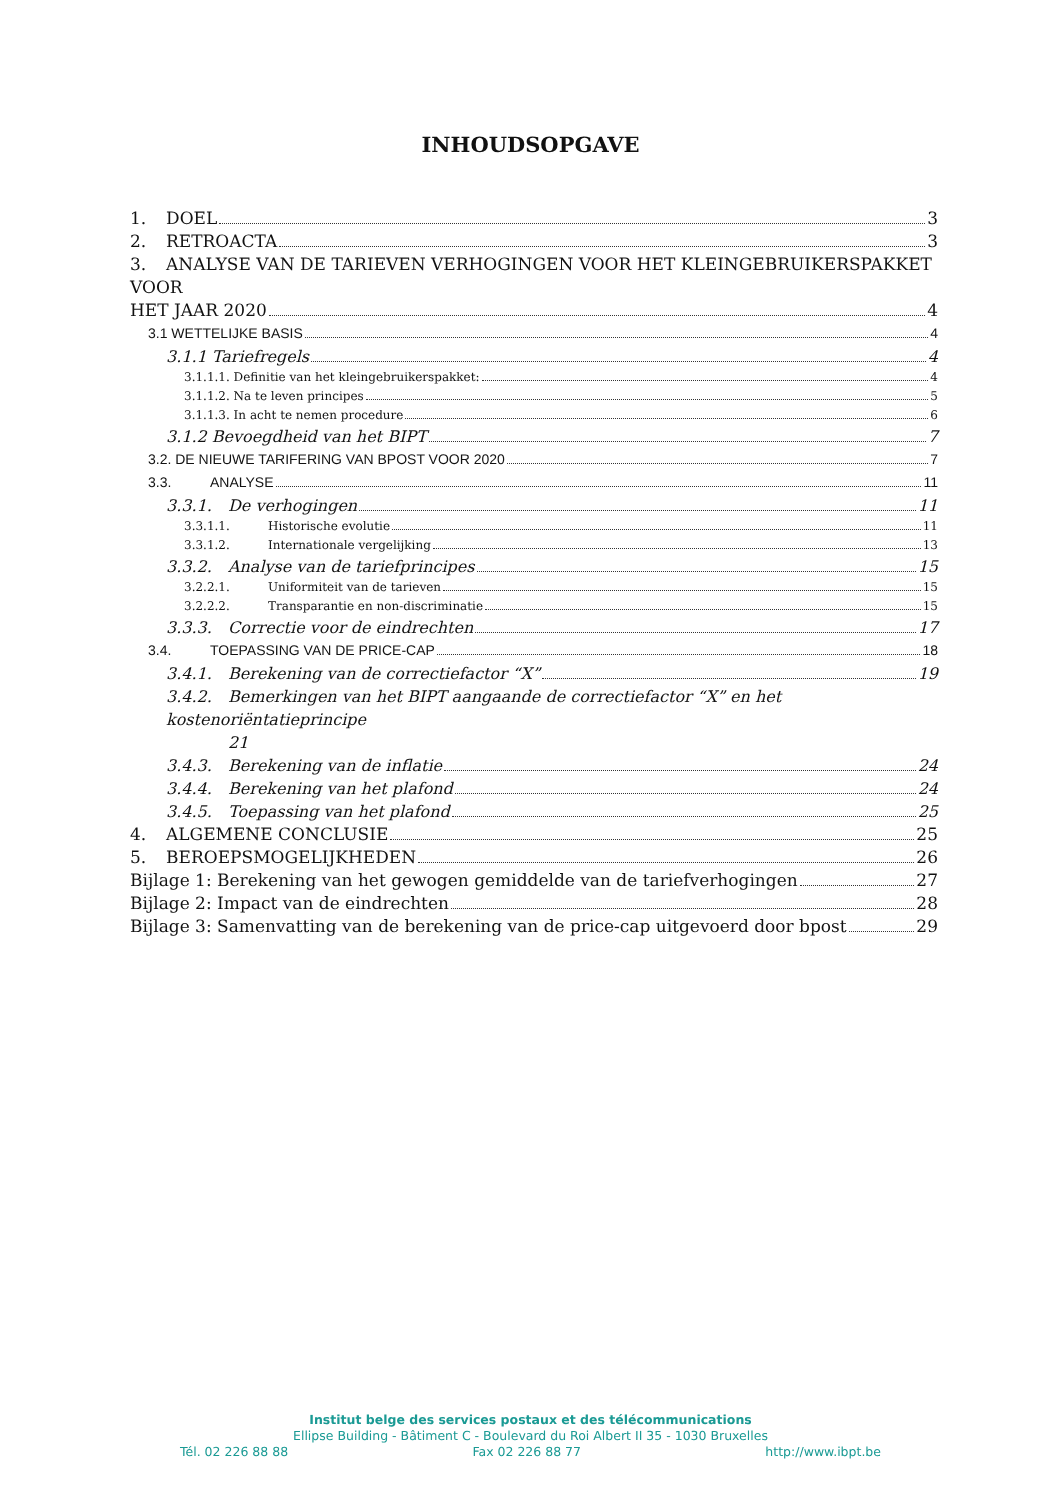INHOUDSOPGAVE
1. DOEL 3
2. RETROACTA 3
3. ANALYSE VAN DE TARIEVEN VERHOGINGEN VOOR HET KLEINGEBRUIKERSPAKKET VOOR
HET JAAR 2020 4
3.1 WETTELIJKE BASIS 4
3.1.1 Tariefregels 4
3.1.1.1. Definitie van het kleingebruikerspakket: 4
3.1.1.2. Na te leven principes 5
3.1.1.3. In acht te nemen procedure 6
3.1.2 Bevoegdheid van het BIPT 7
3.2. DE NIEUWE TARIFERING VAN BPOST VOOR 2020 7
3.3. ANALYSE 11
3.3.1. De verhogingen 11
3.3.1.1. Historische evolutie 11
3.3.1.2. Internationale vergelijking 13
3.3.2. Analyse van de tariefprincipes 15
3.2.2.1. Uniformiteit van de tarieven 15
3.2.2.2. Transparantie en non-discriminatie 15
3.3.3. Correctie voor de eindrechten 17
3.4. TOEPASSING VAN DE PRICE-CAP 18
3.4.1. Berekening van de correctiefactor “X” 19
3.4.2. Bemerkingen van het BIPT aangaande de correctiefactor “X” en het kostenoriëntatieprincipe
21
3.4.3. Berekening van de inflatie 24
3.4.4. Berekening van het plafond 24
3.4.5. Toepassing van het plafond 25
4. ALGEMENE CONCLUSIE 25
5. BEROEPSMOGELIJKHEDEN 26
Bijlage 1: Berekening van het gewogen gemiddelde van de tariefverhogingen 27
Bijlage 2: Impact van de eindrechten 28
Bijlage 3: Samenvatting van de berekening van de price-cap uitgevoerd door bpost 29
Institut belge des services postaux et des télécommunications
Ellipse Building - Bâtiment C - Boulevard du Roi Albert II 35 - 1030 Bruxelles
Tél. 02 226 88 88 Fax 02 226 88 77 http://www.ibpt.be